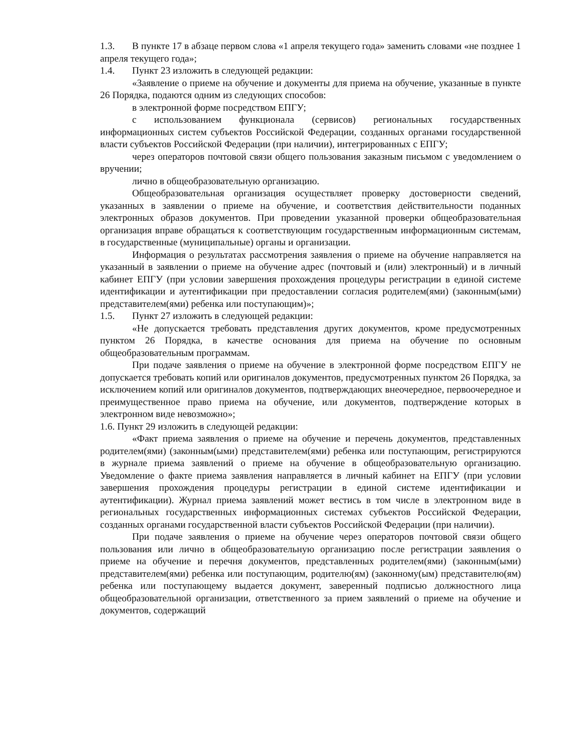1.3. В пункте 17 в абзаце первом слова «1 апреля текущего года» заменить словами «не позднее 1 апреля текущего года»;
1.4. Пункт 23 изложить в следующей редакции:
«Заявление о приеме на обучение и документы для приема на обучение, указанные в пункте 26 Порядка, подаются одним из следующих способов:
в электронной форме посредством ЕПГУ;
с использованием функционала (сервисов) региональных государственных информационных систем субъектов Российской Федерации, созданных органами государственной власти субъектов Российской Федерации (при наличии), интегрированных с ЕПГУ;
через операторов почтовой связи общего пользования заказным письмом с уведомлением о вручении;
лично в общеобразовательную организацию.
Общеобразовательная организация осуществляет проверку достоверности сведений, указанных в заявлении о приеме на обучение, и соответствия действительности поданных электронных образов документов. При проведении указанной проверки общеобразовательная организация вправе обращаться к соответствующим государственным информационным системам, в государственные (муниципальные) органы и организации.
Информация о результатах рассмотрения заявления о приеме на обучение направляется на указанный в заявлении о приеме на обучение адрес (почтовый и (или) электронный) и в личный кабинет ЕПГУ (при условии завершения прохождения процедуры регистрации в единой системе идентификации и аутентификации при предоставлении согласия родителем(ями) (законным(ыми) представителем(ями) ребенка или поступающим)»;
1.5. Пункт 27 изложить в следующей редакции:
«Не допускается требовать представления других документов, кроме предусмотренных пунктом 26 Порядка, в качестве основания для приема на обучение по основным общеобразовательным программам.
При подаче заявления о приеме на обучение в электронной форме посредством ЕПГУ не допускается требовать копий или оригиналов документов, предусмотренных пунктом 26 Порядка, за исключением копий или оригиналов документов, подтверждающих внеочередное, первоочередное и преимущественное право приема на обучение, или документов, подтверждение которых в электронном виде невозможно»;
1.6. Пункт 29 изложить в следующей редакции:
«Факт приема заявления о приеме на обучение и перечень документов, представленных родителем(ями) (законным(ыми) представителем(ями) ребенка или поступающим, регистрируются в журнале приема заявлений о приеме на обучение в общеобразовательную организацию. Уведомление о факте приема заявления направляется в личный кабинет на ЕПГУ (при условии завершения прохождения процедуры регистрации в единой системе идентификации и аутентификации). Журнал приема заявлений может вестись в том числе в электронном виде в региональных государственных информационных системах субъектов Российской Федерации, созданных органами государственной власти субъектов Российской Федерации (при наличии).
При подаче заявления о приеме на обучение через операторов почтовой связи общего пользования или лично в общеобразовательную организацию после регистрации заявления о приеме на обучение и перечня документов, представленных родителем(ями) (законным(ыми) представителем(ями) ребенка или поступающим, родителю(ям) (законному(ым) представителю(ям) ребенка или поступающему выдается документ, заверенный подписью должностного лица общеобразовательной организации, ответственного за прием заявлений о приеме на обучение и документов, содержащий